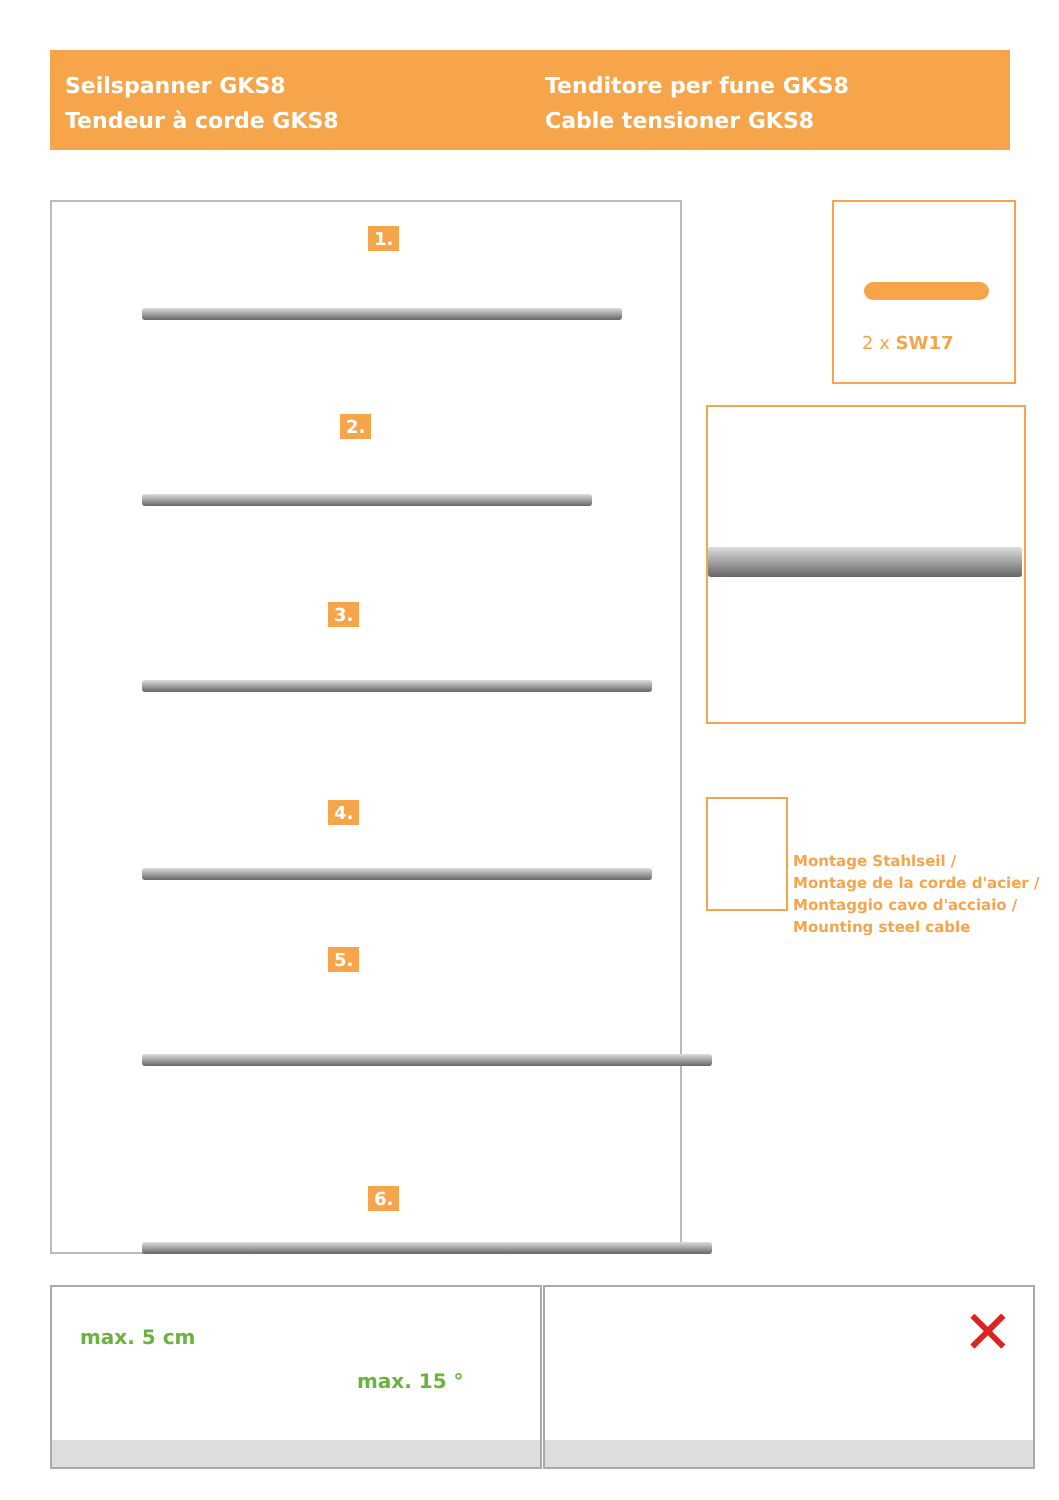Seilspanner GKS8
Tendeur à corde GKS8
Tenditore per fune GKS8
Cable tensioner GKS8
1.
2.
3.
4.
5.
6.
2 x SW17
Montage Stahlseil /
Montage de la corde d'acier /
Montaggio cavo d'acciaio /
Mounting steel cable
max. 5 cm
max. 15 °
✕